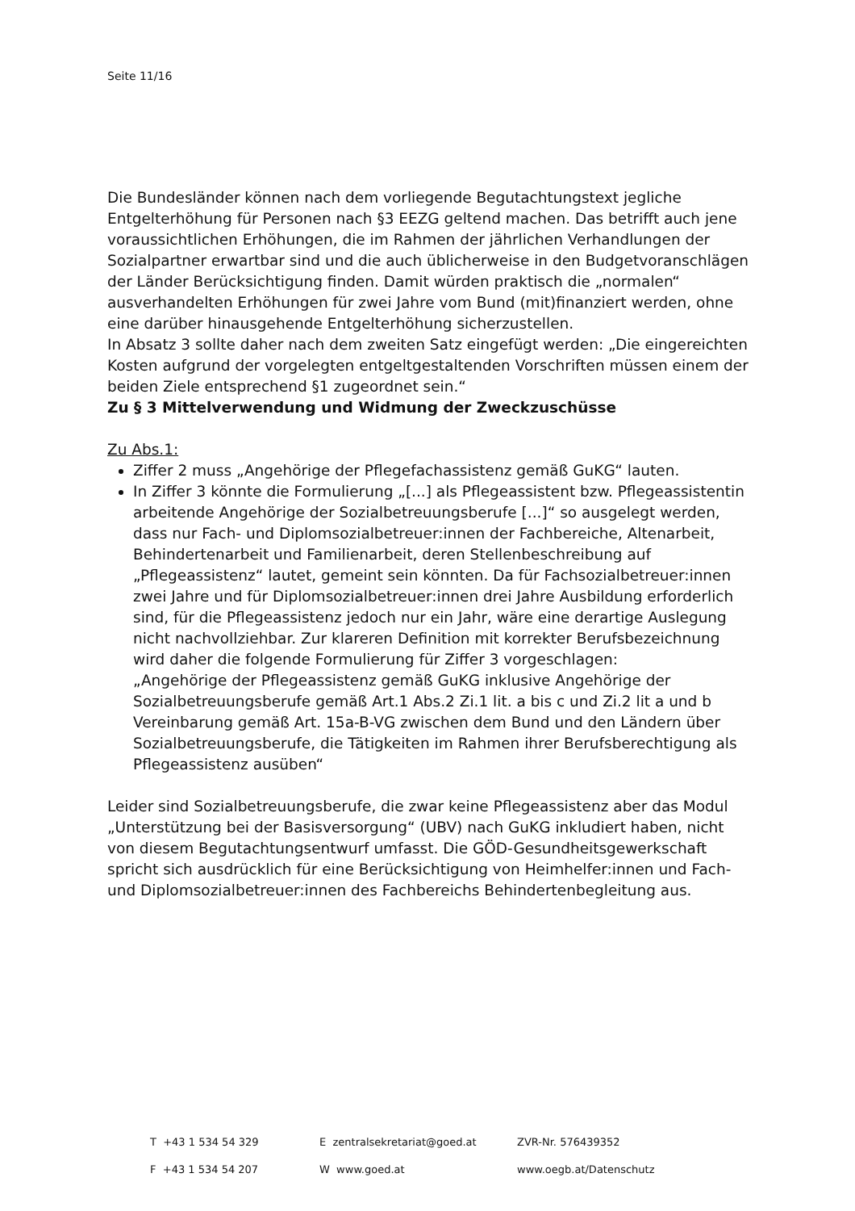Seite 11/16
Die Bundesländer können nach dem vorliegende Begutachtungstext jegliche Entgelterhöhung für Personen nach §3 EEZG geltend machen. Das betrifft auch jene voraussichtlichen Erhöhungen, die im Rahmen der jährlichen Verhandlungen der Sozialpartner erwartbar sind und die auch üblicherweise in den Budgetvoranschlägen der Länder Berücksichtigung finden. Damit würden praktisch die „normalen“ ausverhandelten Erhöhungen für zwei Jahre vom Bund (mit)finanziert werden, ohne eine darüber hinausgehende Entgelterhöhung sicherzustellen.
In Absatz 3 sollte daher nach dem zweiten Satz eingefügt werden: „Die eingereichten Kosten aufgrund der vorgelegten entgeltgestaltenden Vorschriften müssen einem der beiden Ziele entsprechend §1 zugeordnet sein.“
Zu § 3 Mittelverwendung und Widmung der Zweckzuschüsse
Zu Abs.1:
Ziffer 2 muss „Angehörige der Pflegefachassistenz gemäß GuKG“ lauten.
In Ziffer 3 könnte die Formulierung „[...] als Pflegeassistent bzw. Pflegeassistentin arbeitende Angehörige der Sozialbetreuungsberufe [...]“ so ausgelegt werden, dass nur Fach- und Diplomsozialbetreuer:innen der Fachbereiche, Altenarbeit, Behindertenarbeit und Familienarbeit, deren Stellenbeschreibung auf „Pflegeassistenz“ lautet, gemeint sein könnten. Da für Fachsozialbetreuer:innen zwei Jahre und für Diplomsozialbetreuer:innen drei Jahre Ausbildung erforderlich sind, für die Pflegeassistenz jedoch nur ein Jahr, wäre eine derartige Auslegung nicht nachvollziehbar. Zur klareren Definition mit korrekter Berufsbezeichnung wird daher die folgende Formulierung für Ziffer 3 vorgeschlagen:
„Angehörige der Pflegeassistenz gemäß GuKG inklusive Angehörige der Sozialbetreuungsberufe gemäß Art.1 Abs.2 Zi.1 lit. a bis c und Zi.2 lit a und b Vereinbarung gemäß Art. 15a-B-VG zwischen dem Bund und den Ländern über Sozialbetreuungsberufe, die Tätigkeiten im Rahmen ihrer Berufsberechtigung als Pflegeassistenz ausüben“
Leider sind Sozialbetreuungsberufe, die zwar keine Pflegeassistenz aber das Modul „Unterstützung bei der Basisversorgung“ (UBV) nach GuKG inkludiert haben, nicht von diesem Begutachtungsentwurf umfasst. Die GÖD-Gesundheitsgewerkschaft spricht sich ausdrücklich für eine Berücksichtigung von Heimhelfer:innen und Fach- und Diplomsozialbetreuer:innen des Fachbereichs Behindertenbegleitung aus.
T +43 1 534 54 329 E zentralsekretariat@goed.at ZVR-Nr. 576439352
F +43 1 534 54 207 W www.goed.at www.oegb.at/Datenschutz